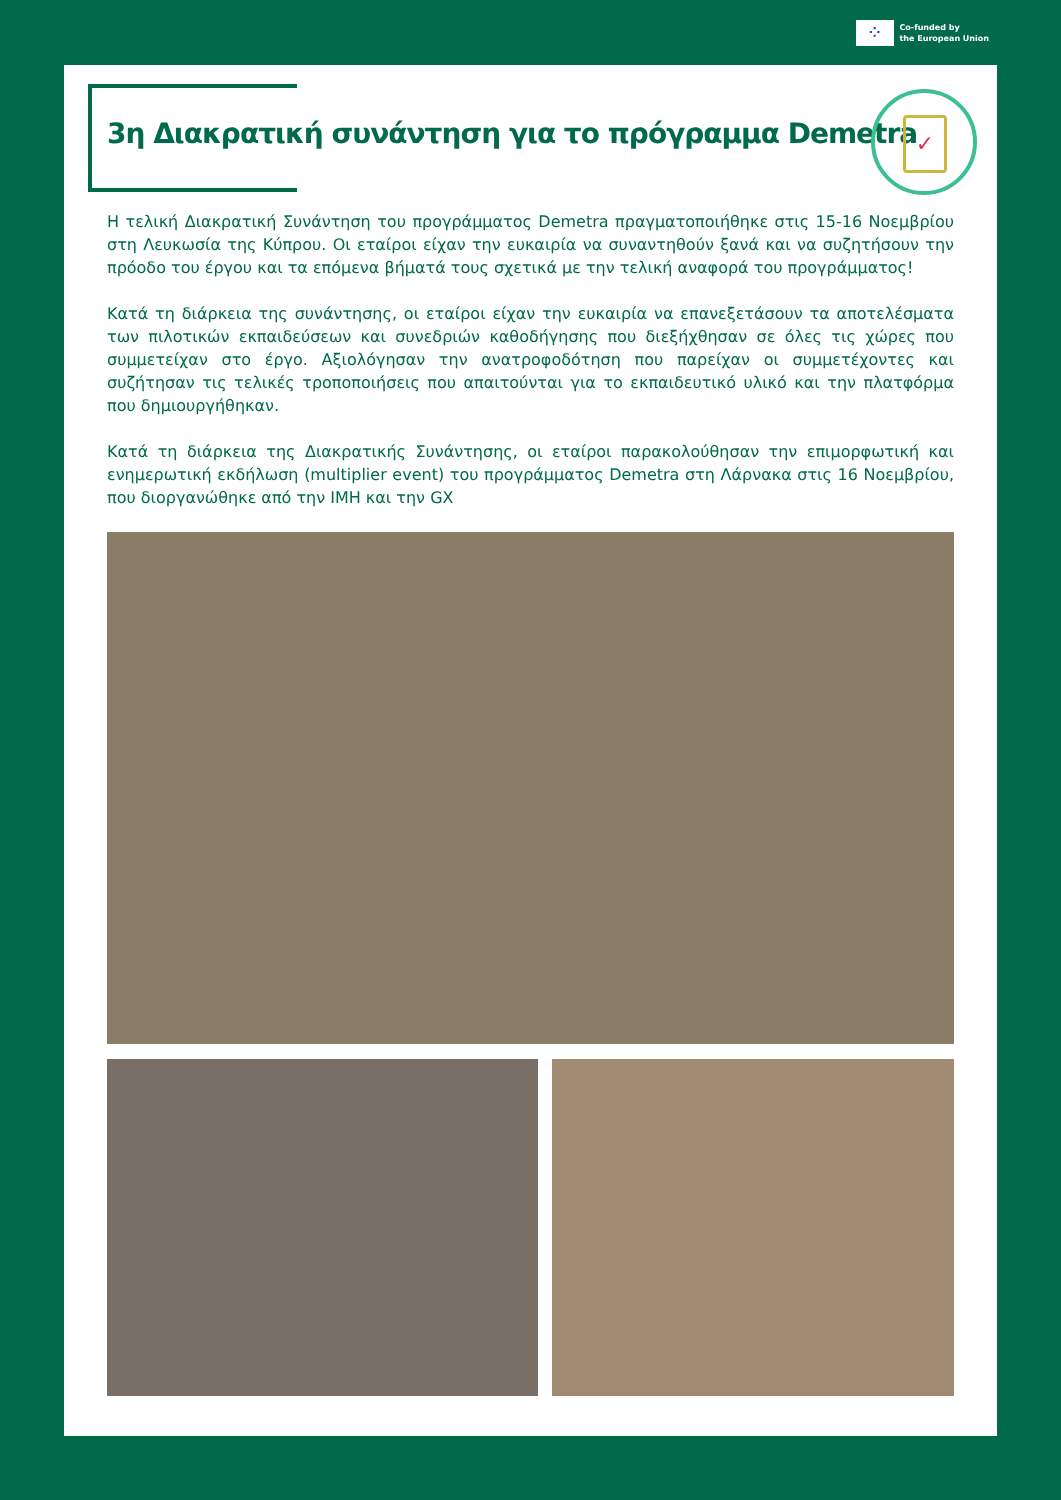⁘
Co-funded by
the European Union
3η Διακρατική συνάντηση για το πρόγραμμα Demetra
✓
Η τελική Διακρατική Συνάντηση του προγράμματος Demetra πραγματοποιήθηκε στις 15-16 Νοεμβρίου στη Λευκωσία της Κύπρου. Οι εταίροι είχαν την ευκαιρία να συναντηθούν ξανά και να συζητήσουν την πρόοδο του έργου και τα επόμενα βήματά τους σχετικά με την τελική αναφορά του προγράμματος!
Κατά τη διάρκεια της συνάντησης, οι εταίροι είχαν την ευκαιρία να επανεξετάσουν τα αποτελέσματα των πιλοτικών εκπαιδεύσεων και συνεδριών καθοδήγησης που διεξήχθησαν σε όλες τις χώρες που συμμετείχαν στο έργο. Αξιολόγησαν την ανατροφοδότηση που παρείχαν οι συμμετέχοντες και συζήτησαν τις τελικές τροποποιήσεις που απαιτούνται για το εκπαιδευτικό υλικό και την πλατφόρμα που δημιουργήθηκαν.
Κατά τη διάρκεια της Διακρατικής Συνάντησης, οι εταίροι παρακολούθησαν την επιμορφωτική και ενημερωτική εκδήλωση (multiplier event) του προγράμματος Demetra στη Λάρνακα στις 16 Νοεμβρίου, που διοργανώθηκε από την ΙΜΗ και την GX